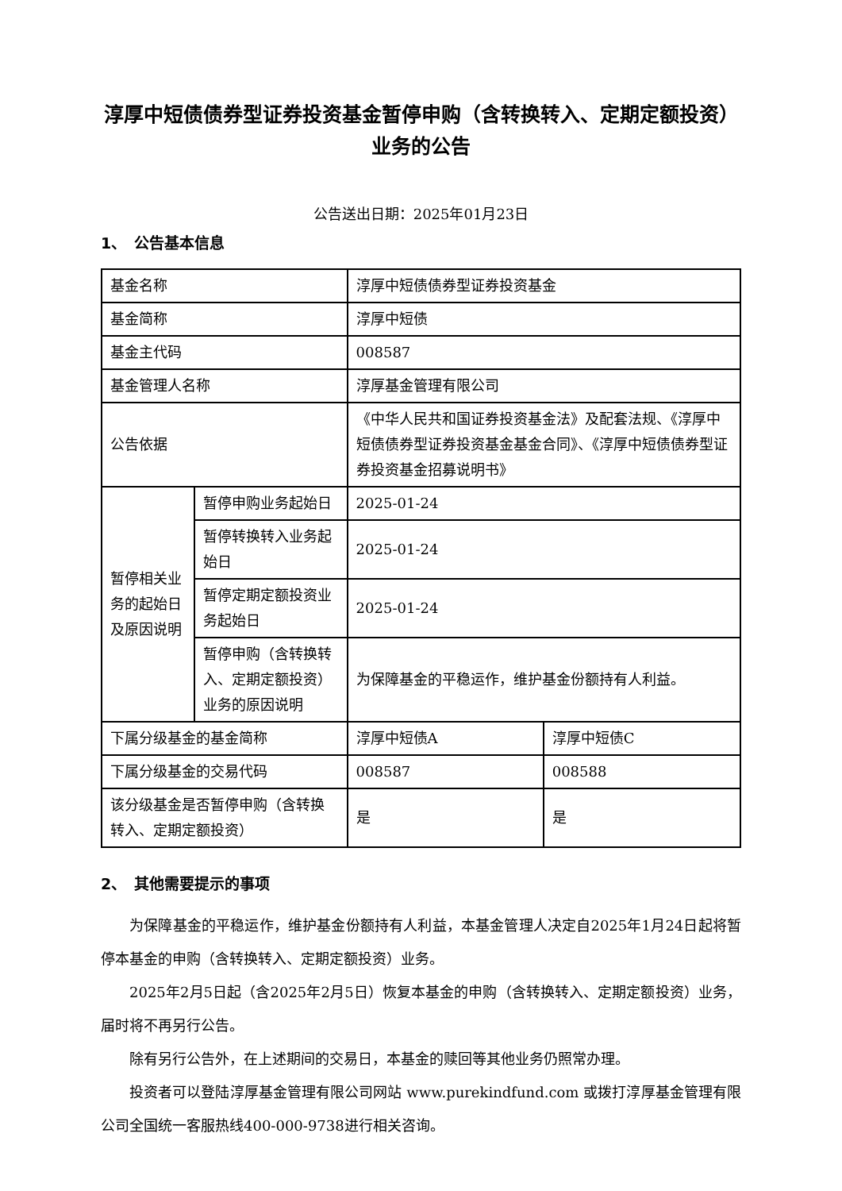淳厚中短债债券型证券投资基金暂停申购（含转换转入、定期定额投资）业务的公告
公告送出日期：2025年01月23日
1、　公告基本信息
| 基金名称 | | 淳厚中短债债券型证券投资基金 | |
| 基金简称 | | 淳厚中短债 | |
| 基金主代码 | | 008587 | |
| 基金管理人名称 | | 淳厚基金管理有限公司 | |
| 公告依据 | | 《中华人民共和国证券投资基金法》及配套法规、《淳厚中短债债券型证券投资基金基金合同》、《淳厚中短债债券型证券投资基金招募说明书》 | |
| 暂停相关业务的起始日及原因说明 | 暂停申购业务起始日 | 2025-01-24 | |
| | 暂停转换转入业务起始日 | 2025-01-24 | |
| | 暂停定期定额投资业务起始日 | 2025-01-24 | |
| | 暂停申购（含转换转入、定期定额投资）业务的原因说明 | 为保障基金的平稳运作，维护基金份额持有人利益。 | |
| 下属分级基金的基金简称 | | 淳厚中短债A | 淳厚中短债C |
| 下属分级基金的交易代码 | | 008587 | 008588 |
| 该分级基金是否暂停申购（含转换转入、定期定额投资） | | 是 | 是 |
2、　其他需要提示的事项
为保障基金的平稳运作，维护基金份额持有人利益，本基金管理人决定自2025年1月24日起将暂停本基金的申购（含转换转入、定期定额投资）业务。
2025年2月5日起（含2025年2月5日）恢复本基金的申购（含转换转入、定期定额投资）业务，届时将不再另行公告。
除有另行公告外，在上述期间的交易日，本基金的赎回等其他业务仍照常办理。
投资者可以登陆淳厚基金管理有限公司网站 www.purekindfund.com 或拨打淳厚基金管理有限公司全国统一客服热线400-000-9738进行相关咨询。